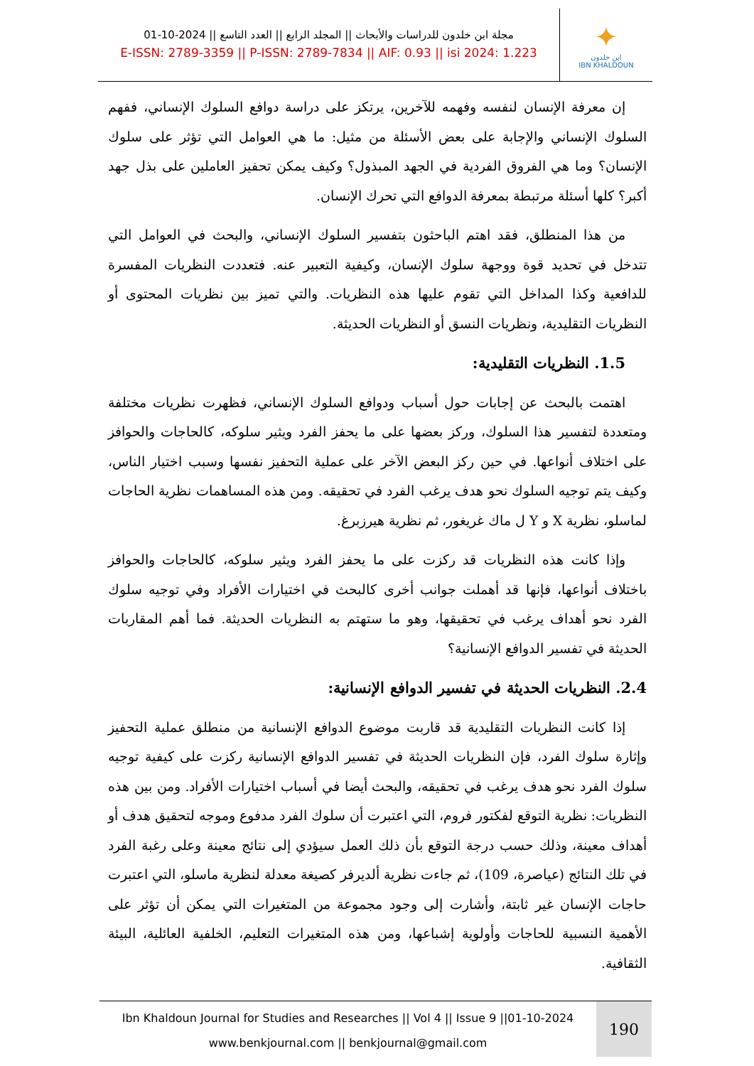مجلة ابن خلدون للدراسات والأبحاث || المجلد الرابع || العدد التاسع || 2024-10-01
E-ISSN: 2789-3359 || P-ISSN: 2789-7834 || AIF: 0.93 || isi 2024: 1.223
✦
ابن خلدون
IBN KHALDOUN
إن معرفة الإنسان لنفسه وفهمه للآخرين، يرتكز على دراسة دوافع السلوك الإنساني، ففهم السلوك الإنساني والإجابة على بعض الأسئلة من مثيل: ما هي العوامل التي تؤثر على سلوك الإنسان؟ وما هي الفروق الفردية في الجهد المبذول؟ وكيف يمكن تحفيز العاملين على بذل جهد أكبر؟ كلها أسئلة مرتبطة بمعرفة الدوافع التي تحرك الإنسان.
من هذا المنطلق، فقد اهتم الباحثون بتفسير السلوك الإنساني، والبحث في العوامل التي تتدخل في تحديد قوة ووجهة سلوك الإنسان، وكيفية التعبير عنه. فتعددت النظريات المفسرة للدافعية وكذا المداخل التي تقوم عليها هذه النظريات. والتي تميز بين نظريات المحتوى أو النظريات التقليدية، ونظريات النسق أو النظريات الحديثة.
1.5. النظريات التقليدية:
اهتمت بالبحث عن إجابات حول أسباب ودوافع السلوك الإنساني، فظهرت نظريات مختلفة ومتعددة لتفسير هذا السلوك، وركز بعضها على ما يحفز الفرد ويثير سلوكه، كالحاجات والحوافز على اختلاف أنواعها. في حين ركز البعض الآخر على عملية التحفيز نفسها وسبب اختيار الناس، وكيف يتم توجيه السلوك نحو هدف يرغب الفرد في تحقيقه. ومن هذه المساهمات نظرية الحاجات لماسلو، نظرية X و Y ل ماك غريغور، ثم نظرية هيرزبرغ.
وإذا كانت هذه النظريات قد ركزت على ما يحفز الفرد ويثير سلوكه، كالحاجات والحوافز باختلاف أنواعها، فإنها قد أهملت جوانب أخرى كالبحث في اختيارات الأفراد وفي توجيه سلوك الفرد نحو أهداف يرغب في تحقيقها، وهو ما ستهتم به النظريات الحديثة. فما أهم المقاربات الحديثة في تفسير الدوافع الإنسانية؟
2.4. النظريات الحديثة في تفسير الدوافع الإنسانية:
إذا كانت النظريات التقليدية قد قاربت موضوع الدوافع الإنسانية من منطلق عملية التحفيز وإثارة سلوك الفرد، فإن النظريات الحديثة في تفسير الدوافع الإنسانية ركزت على كيفية توجيه سلوك الفرد نحو هدف يرغب في تحقيقه، والبحث أيضا في أسباب اختيارات الأفراد. ومن بين هذه النظريات: نظرية التوقع لفكتور فروم، التي اعتبرت أن سلوك الفرد مدفوع وموجه لتحقيق هدف أو أهداف معينة، وذلك حسب درجة التوقع بأن ذلك العمل سيؤدي إلى نتائج معينة وعلى رغبة الفرد في تلك النتائج (عياصرة، 109)، ثم جاءت نظرية ألديرفر كصيغة معدلة لنظرية ماسلو، التي اعتبرت حاجات الإنسان غير ثابتة، وأشارت إلى وجود مجموعة من المتغيرات التي يمكن أن تؤثر على الأهمية النسبية للحاجات وأولوية إشباعها، ومن هذه المتغيرات التعليم، الخلفية العائلية، البيئة الثقافية.
Ibn Khaldoun Journal for Studies and Researches || Vol 4 || Issue 9 ||01-10-2024
www.benkjournal.com || benkjournal@gmail.com
190